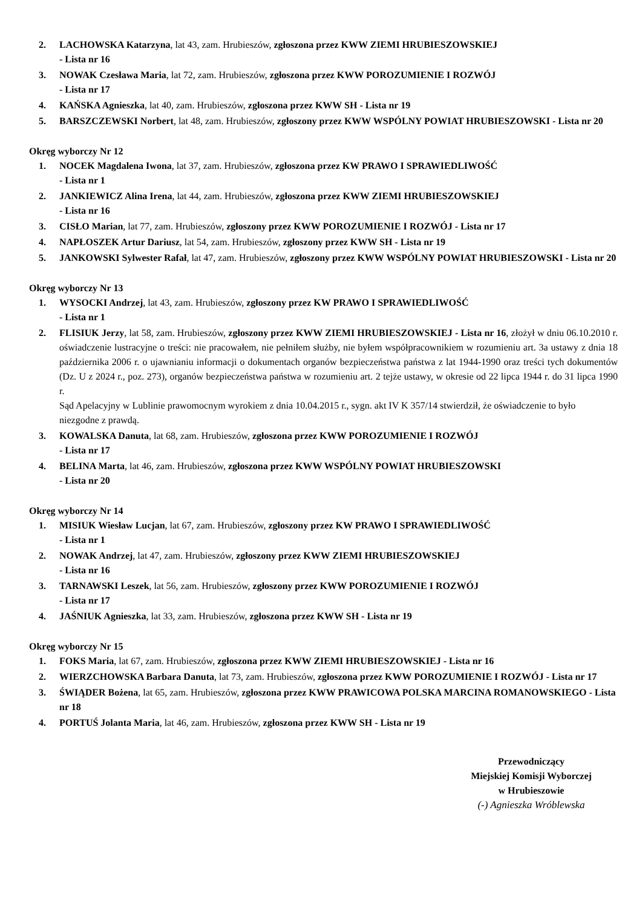2. LACHOWSKA Katarzyna, lat 43, zam. Hrubieszów, zgłoszona przez KWW ZIEMI HRUBIESZOWSKIEJ
- Lista nr 16
3. NOWAK Czesława Maria, lat 72, zam. Hrubieszów, zgłoszona przez KWW POROZUMIENIE I ROZWÓJ
- Lista nr 17
4. KAŃSKA Agnieszka, lat 40, zam. Hrubieszów, zgłoszona przez KWW SH - Lista nr 19
5. BARSZCZEWSKI Norbert, lat 48, zam. Hrubieszów, zgłoszony przez KWW WSPÓLNY POWIAT HRUBIESZOWSKI - Lista nr 20
Okręg wyborczy Nr 12
1. NOCEK Magdalena Iwona, lat 37, zam. Hrubieszów, zgłoszona przez KW PRAWO I SPRAWIEDLIWOŚĆ
- Lista nr 1
2. JANKIEWICZ Alina Irena, lat 44, zam. Hrubieszów, zgłoszona przez KWW ZIEMI HRUBIESZOWSKIEJ
- Lista nr 16
3. CISŁO Marian, lat 77, zam. Hrubieszów, zgłoszony przez KWW POROZUMIENIE I ROZWÓJ - Lista nr 17
4. NAPŁOSZEK Artur Dariusz, lat 54, zam. Hrubieszów, zgłoszony przez KWW SH - Lista nr 19
5. JANKOWSKI Sylwester Rafał, lat 47, zam. Hrubieszów, zgłoszony przez KWW WSPÓLNY POWIAT HRUBIESZOWSKI - Lista nr 20
Okręg wyborczy Nr 13
1. WYSOCKI Andrzej, lat 43, zam. Hrubieszów, zgłoszony przez KW PRAWO I SPRAWIEDLIWOŚĆ
- Lista nr 1
2. FLISIUK Jerzy, lat 58, zam. Hrubieszów, zgłoszony przez KWW ZIEMI HRUBIESZOWSKIEJ - Lista nr 16, złożył w dniu 06.10.2010 r. oświadczenie lustracyjne o treści: nie pracowałem, nie pełniłem służby, nie byłem współpracownikiem w rozumieniu art. 3a ustawy z dnia 18 października 2006 r. o ujawnianiu informacji o dokumentach organów bezpieczeństwa państwa z lat 1944-1990 oraz treści tych dokumentów (Dz. U z 2024 r., poz. 273), organów bezpieczeństwa państwa w rozumieniu art. 2 tejże ustawy, w okresie od 22 lipca 1944 r. do 31 lipca 1990 r.
Sąd Apelacyjny w Lublinie prawomocnym wyrokiem z dnia 10.04.2015 r., sygn. akt IV K 357/14 stwierdził, że oświadczenie to było niezgodne z prawdą.
3. KOWALSKA Danuta, lat 68, zam. Hrubieszów, zgłoszona przez KWW POROZUMIENIE I ROZWÓJ
- Lista nr 17
4. BELINA Marta, lat 46, zam. Hrubieszów, zgłoszona przez KWW WSPÓLNY POWIAT HRUBIESZOWSKI
- Lista nr 20
Okręg wyborczy Nr 14
1. MISIUK Wiesław Lucjan, lat 67, zam. Hrubieszów, zgłoszony przez KW PRAWO I SPRAWIEDLIWOŚĆ
- Lista nr 1
2. NOWAK Andrzej, lat 47, zam. Hrubieszów, zgłoszony przez KWW ZIEMI HRUBIESZOWSKIEJ
- Lista nr 16
3. TARNAWSKI Leszek, lat 56, zam. Hrubieszów, zgłoszony przez KWW POROZUMIENIE I ROZWÓJ
- Lista nr 17
4. JAŚNIUK Agnieszka, lat 33, zam. Hrubieszów, zgłoszona przez KWW SH - Lista nr 19
Okręg wyborczy Nr 15
1. FOKS Maria, lat 67, zam. Hrubieszów, zgłoszona przez KWW ZIEMI HRUBIESZOWSKIEJ - Lista nr 16
2. WIERZCHOWSKA Barbara Danuta, lat 73, zam. Hrubieszów, zgłoszona przez KWW POROZUMIENIE I ROZWÓJ - Lista nr 17
3. ŚWIĄDER Bożena, lat 65, zam. Hrubieszów, zgłoszona przez KWW PRAWICOWA POLSKA MARCINA ROMANOWSKIEGO - Lista nr 18
4. PORTUŚ Jolanta Maria, lat 46, zam. Hrubieszów, zgłoszona przez KWW SH - Lista nr 19
Przewodniczący
Miejskiej Komisji Wyborczej
w Hrubieszowie
(-) Agnieszka Wróblewska